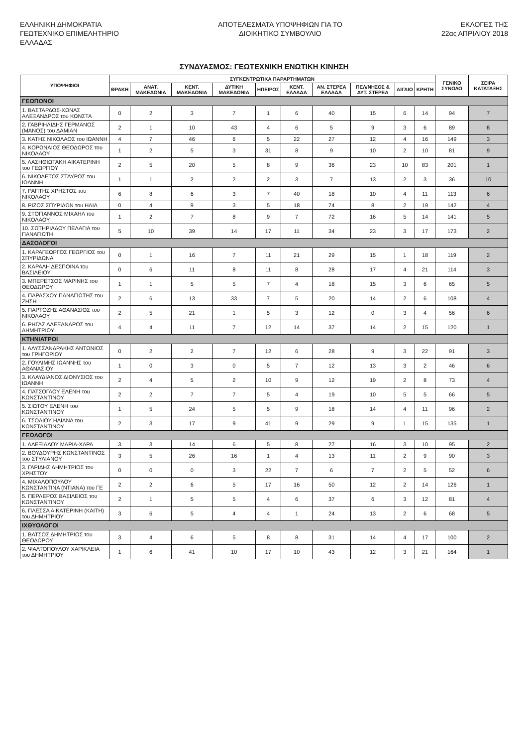ΕΛΛΗΝΙΚΗ ΔΗΜΟΚΡΑΤΙΑ
ΓΕΩΤΕΧΝΙΚΟ ΕΠΙΜΕΛΗΤΗΡΙΟ
ΕΛΛΑΔΑΣ
ΑΠΟΤΕΛΕΣΜΑΤΑ ΥΠΟΨΗΦΙΩΝ ΓΙΑ ΤΟ
ΔΙΟΙΚΗΤΙΚΟ ΣΥΜΒΟΥΛΙΟ
ΕΚΛΟΓΕΣ ΤΗΣ
22ας ΑΠΡΙΛΙΟΥ 2018
ΣΥΝΔΥΑΣΜΟΣ: ΓΕΩΤΕΧΝΙΚΗ ΕΝΩΤΙΚΗ ΚΙΝΗΣΗ
| ΥΠΟΨΗΦΙΟΙ | ΣΥΓΚΕΝΤΡΩΤΙΚΑ ΠΑΡΑΡΤΗΜΑΤΩΝ | | | | | | | | | | ΓΕΝΙΚΟ ΣΥΝΟΛΟ | ΣΕΙΡΑ ΚΑΤΑΤΑΞΗΣ |
| --- | --- | --- | --- | --- | --- | --- | --- | --- | --- | --- | --- | --- |
| | ΘΡΑΚΗ | ΑΝΑΤ. ΜΑΚΕΔΟΝΙΑ | ΚΕΝΤ. ΜΑΚΕΔΟΝΙΑ | ΔΥΤΙΚΗ ΜΑΚΕΔΟΝΙΑ | ΗΠΕΙΡΟΣ | ΚΕΝΤ. ΕΛΛΑΔΑ | ΑΝ. ΣΤΕΡΕΑ ΕΛΛΑΔΑ | ΠΕΛ/ΝΗΣΟΣ & ΔΥΤ. ΣΤΕΡΕΑ | ΑΙΓΑΙΟ | ΚΡΗΤΗ | | |
| ΓΕΩΠΟΝΟΙ | | | | | | | | | | | | |
| 1. ΒΑΣΤΑΡΔΟΣ-ΧΩΝΑΣ ΑΛΕΞΑΝΔΡΟΣ του ΚΩΝΣΤΑ | 0 | 2 | 3 | 7 | 1 | 6 | 40 | 15 | 6 | 14 | 94 | 7 |
| 2. ΓΑΒΡΙΗΛΙΔΗΣ ΓΕΡΜΑΝΟΣ (ΜΑΝΟΣ) του ΔΑΜΙΑΝ | 2 | 1 | 10 | 43 | 4 | 6 | 5 | 9 | 3 | 6 | 89 | 8 |
| 3. ΚΑΤΗΣ ΝΙΚΟΛΑΟΣ του ΙΩΑΝΝΗ | 4 | 7 | 46 | 6 | 5 | 22 | 27 | 12 | 4 | 16 | 149 | 3 |
| 4. ΚΟΡΩΝΑΙΟΣ ΘΕΟΔΩΡΟΣ του ΝΙΚΟΛΑΟΥ | 1 | 2 | 5 | 3 | 31 | 8 | 9 | 10 | 2 | 10 | 81 | 9 |
| 5. ΛΑΣΗΘΙΩΤΑΚΗ ΑΙΚΑΤΕΡΙΝΗ του ΓΕΩΡΓΙΟΥ | 2 | 5 | 20 | 5 | 8 | 9 | 36 | 23 | 10 | 83 | 201 | 1 |
| 6. ΝΙΚΟΛΕΤΟΣ ΣΤΑΥΡΟΣ του ΙΩΑΝΝΗ | 1 | 1 | 2 | 2 | 2 | 3 | 7 | 13 | 2 | 3 | 36 | 10 |
| 7. ΡΑΠΤΗΣ ΧΡΗΣΤΟΣ του ΝΙΚΟΛΑΟΥ | 6 | 8 | 6 | 3 | 7 | 40 | 18 | 10 | 4 | 11 | 113 | 6 |
| 8. ΡΙΖΟΣ ΣΠΥΡΙΔΩΝ του ΗΛΙΑ | 0 | 4 | 9 | 3 | 5 | 18 | 74 | 8 | 2 | 19 | 142 | 4 |
| 9. ΣΤΟΓΙΑΝΝΟΣ ΜΙΧΑΗΛ του ΝΙΚΟΛΑΟΥ | 1 | 2 | 7 | 8 | 9 | 7 | 72 | 16 | 5 | 14 | 141 | 5 |
| 10. ΣΩΤΗΡΙΑΔΟΥ ΠΕΛΑΓΙΑ του ΠΑΝΑΓΙΩΤΗ | 5 | 10 | 39 | 14 | 17 | 11 | 34 | 23 | 3 | 17 | 173 | 2 |
| ΔΑΣΟΛΟΓΟΙ | | | | | | | | | | | | |
| 1. ΚΑΡΑΓΕΩΡΓΟΣ ΓΕΩΡΓΙΟΣ του ΣΠΥΡΙΔΩΝΑ | 0 | 1 | 16 | 7 | 11 | 21 | 29 | 15 | 1 | 18 | 119 | 2 |
| 2. ΚΑΡΑΛΗ ΔΕΣΠΟΙΝΑ του ΒΑΣΙΛΕΙΟΥ | 0 | 6 | 11 | 8 | 11 | 8 | 28 | 17 | 4 | 21 | 114 | 3 |
| 3. ΜΠΕΡΕΤΣΟΣ ΜΑΡΙΝΗΣ του ΘΕΟΔΩΡΟΥ | 1 | 1 | 5 | 5 | 7 | 4 | 18 | 15 | 3 | 6 | 65 | 5 |
| 4. ΠΑΡΑΣΧΟΥ ΠΑΝΑΓΙΩΤΗΣ του ΖΗΣΗ | 2 | 6 | 13 | 33 | 7 | 5 | 20 | 14 | 2 | 6 | 108 | 4 |
| 5. ΠΑΡΤΟΖΗΣ ΑΘΑΝΑΣΙΟΣ του ΝΙΚΟΛΑΟΥ | 2 | 5 | 21 | 1 | 5 | 3 | 12 | 0 | 3 | 4 | 56 | 6 |
| 6. ΡΗΓΑΣ ΑΛΕΞΑΝΔΡΟΣ του ΔΗΜΗΤΡΙΟΥ | 4 | 4 | 11 | 7 | 12 | 14 | 37 | 14 | 2 | 15 | 120 | 1 |
| ΚΤΗΝΙΑΤΡΟΙ | | | | | | | | | | | | |
| 1. ΑΛΥΣΣΑΝΔΡΑΚΗΣ ΑΝΤΩΝΙΟΣ του ΓΡΗΓΟΡΙΟΥ | 0 | 2 | 2 | 7 | 12 | 6 | 28 | 9 | 3 | 22 | 91 | 3 |
| 2. ΓΟΥΛΙΜΗΣ ΙΩΑΝΝΗΣ του ΑΘΑΝΑΣΙΟΥ | 1 | 0 | 3 | 0 | 5 | 7 | 12 | 13 | 3 | 2 | 46 | 6 |
| 3. ΚΛΑΥΔΙΑΝΟΣ ΔΙΟΝΥΣΙΟΣ του ΙΩΑΝΝΗ | 2 | 4 | 5 | 2 | 10 | 9 | 12 | 19 | 2 | 8 | 73 | 4 |
| 4. ΠΑΤΣΟΓΛΟΥ ΕΛΕΝΗ του ΚΩΝΣΤΑΝΤΙΝΟΥ | 2 | 2 | 7 | 7 | 5 | 4 | 19 | 10 | 5 | 5 | 66 | 5 |
| 5. ΣΙΩΤΟΥ ΕΛΕΝΗ του ΚΩΝΣΤΑΝΤΙΝΟΥ | 1 | 5 | 24 | 5 | 5 | 9 | 18 | 14 | 4 | 11 | 96 | 2 |
| 6. ΤΣΟΛΙΟΥ ΗΛΙΑΝΑ του ΚΩΝΣΤΑΝΤΙΝΟΥ | 2 | 3 | 17 | 9 | 41 | 9 | 29 | 9 | 1 | 15 | 135 | 1 |
| ΓΕΩΛΟΓΟΙ | | | | | | | | | | | | |
| 1. ΑΛΕΞΙΑΔΟΥ ΜΑΡΙΑ-ΧΑΡΑ | 3 | 3 | 14 | 6 | 5 | 8 | 27 | 16 | 3 | 10 | 95 | 2 |
| 2. ΒΟΥΔΟΥΡΗΣ ΚΩΝΣΤΑΝΤΙΝΟΣ του ΣΤΥΛΙΑΝΟΥ | 3 | 5 | 26 | 16 | 1 | 4 | 13 | 11 | 2 | 9 | 90 | 3 |
| 3. ΓΑΡΙΔΗΣ ΔΗΜΗΤΡΙΟΣ του ΧΡΗΣΤΟΥ | 0 | 0 | 0 | 3 | 22 | 7 | 6 | 7 | 2 | 5 | 52 | 6 |
| 4. ΜΙΧΑΛΟΠΟΥΛΟΥ ΚΩΝΣΤΑΝΤΙΝΑ (ΝΤΙΑΝΑ) του ΓΕ | 2 | 2 | 6 | 5 | 17 | 16 | 50 | 12 | 2 | 14 | 126 | 1 |
| 5. ΠΕΡΛΕΡΟΣ ΒΑΣΙΛΕΙΟΣ του ΚΩΝΣΤΑΝΤΙΝΟΥ | 2 | 1 | 5 | 5 | 4 | 6 | 37 | 6 | 3 | 12 | 81 | 4 |
| 6. ΠΛΕΣΣΑ ΑΙΚΑΤΕΡΙΝΗ (ΚΑΙΤΗ) του ΔΗΜΗΤΡΙΟΥ | 3 | 6 | 5 | 4 | 4 | 1 | 24 | 13 | 2 | 6 | 68 | 5 |
| ΙΧΘΥΟΛΟΓΟΙ | | | | | | | | | | | | |
| 1. ΒΑΤΣΟΣ ΔΗΜΗΤΡΙΟΣ του ΘΕΟΔΩΡΟΥ | 3 | 4 | 6 | 5 | 8 | 8 | 31 | 14 | 4 | 17 | 100 | 2 |
| 2. ΨΑΛΤΟΠΟΥΛΟΥ ΧΑΡΙΚΛΕΙΑ του ΔΗΜΗΤΡΙΟΥ | 1 | 6 | 41 | 10 | 17 | 10 | 43 | 12 | 3 | 21 | 164 | 1 |